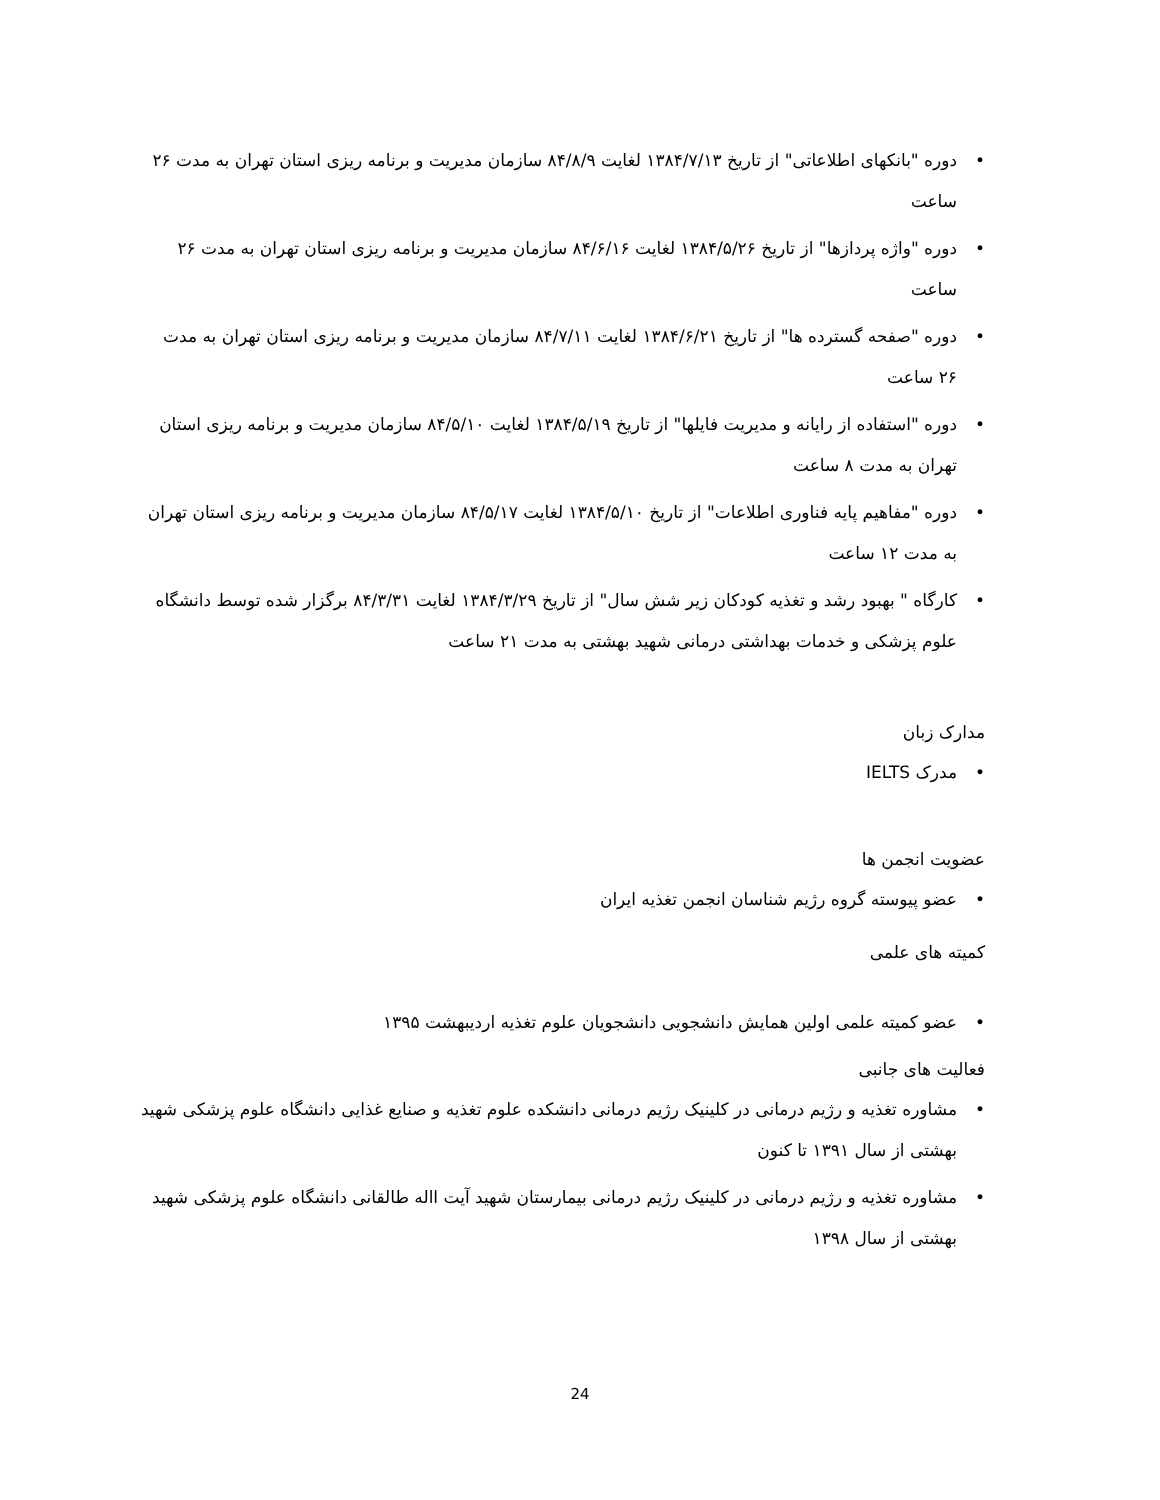• دوره "بانکهای اطلاعاتی" از تاریخ ۱۳۸۴/۷/۱۳ لغایت ۸۴/۸/۹ سازمان مدیریت و برنامه ریزی استان تهران به مدت ۲۶ ساعت
• دوره "واژه پردازها" از تاریخ ۱۳۸۴/۵/۲۶ لغایت ۸۴/۶/۱۶ سازمان مدیریت و برنامه ریزی استان تهران به مدت ۲۶ ساعت
• دوره "صفحه گسترده ها" از تاریخ ۱۳۸۴/۶/۲۱ لغایت ۸۴/۷/۱۱ سازمان مدیریت و برنامه ریزی استان تهران به مدت ۲۶ ساعت
• دوره "استفاده از رایانه و مدیریت فایلها" از تاریخ ۱۳۸۴/۵/۱۹ لغایت ۸۴/۵/۱۰ سازمان مدیریت و برنامه ریزی استان تهران به مدت ۸ ساعت
• دوره "مفاهیم پایه فناوری اطلاعات" از تاریخ ۱۳۸۴/۵/۱۰ لغایت ۸۴/۵/۱۷ سازمان مدیریت و برنامه ریزی استان تهران به مدت ۱۲ ساعت
• کارگاه " بهبود رشد و تغذیه کودکان زیر شش سال" از تاریخ ۱۳۸۴/۳/۲۹ لغایت ۸۴/۳/۳۱ برگزار شده توسط دانشگاه علوم پزشکی و خدمات بهداشتی درمانی شهید بهشتی به مدت ۲۱ ساعت
مدارک زبان
• مدرک IELTS
عضویت انجمن ها
• عضو پیوسته گروه رژیم شناسان انجمن تغذیه ایران
کمیته های علمی
• عضو کمیته علمی اولین همایش دانشجویی دانشجویان علوم تغذیه اردیبهشت ۱۳۹۵
فعالیت های جانبی
• مشاوره تغذیه و رژیم درمانی در کلینیک رژیم درمانی دانشکده علوم تغذیه و صنایع غذایی دانشگاه علوم پزشکی شهید بهشتی از سال ۱۳۹۱ تا کنون
• مشاوره تغذیه و رژیم درمانی در کلینیک رژیم درمانی بیمارستان شهید آیت االه طالقانی دانشگاه علوم پزشکی شهید بهشتی از سال ۱۳۹۸
24